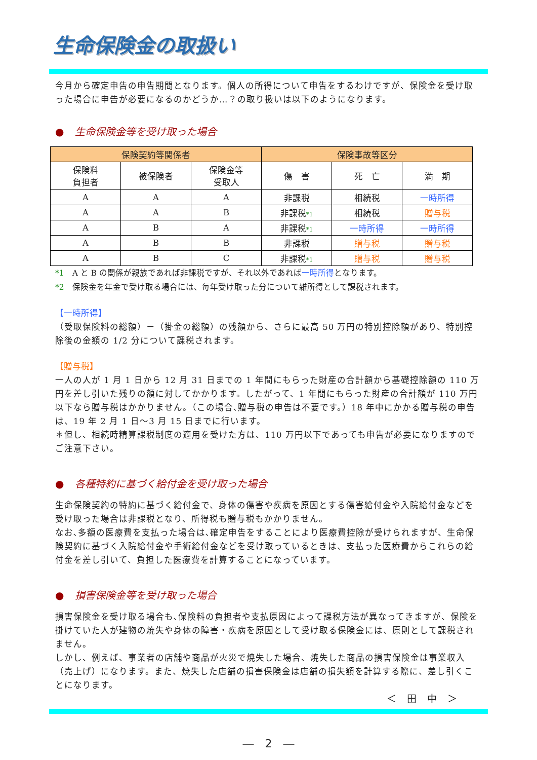生命保険金の取扱い
今月から確定申告の申告期間となります。個人の所得について申告をするわけですが、保険金を受け取った場合に申告が必要になるのかどうか…？の取り扱いは以下のようになります。
● 生命保険金等を受け取った場合
| 保険契約等関係者 | | | 保険事故等区分 | | |
| --- | --- | --- | --- | --- | --- |
| 保険料 負担者 | 被保険者 | 保険金等 受取人 | 傷 害 | 死 亡 | 満 期 |
| A | A | A | 非課税 | 相続税 | 一時所得 |
| A | A | B | 非課税 *1 | 相続税 | 贈与税 |
| A | B | A | 非課税 *1 | 一時所得 | 一時所得 |
| A | B | B | 非課税 | 贈与税 | 贈与税 |
| A | B | C | 非課税 *1 | 贈与税 | 贈与税 |
*1　A と B の関係が親族であれば非課税ですが、それ以外であれば一時所得となります。
*2　保険金を年金で受け取る場合には、毎年受け取った分について雑所得として課税されます。
【一時所得】
（受取保険料の総額）－（掛金の総額）の残額から、さらに最高 50 万円の特別控除額があり、特別控除後の金額の 1/2 分について課税されます。
【贈与税】
一人の人が 1 月 1 日から 12 月 31 日までの 1 年間にもらった財産の合計額から基礎控除額の 110 万円を差し引いた残りの額に対してかかります。したがって、1 年間にもらった財産の合計額が 110 万円以下なら贈与税はかかりません。（この場合､贈与税の申告は不要です。）18 年中にかかる贈与税の申告は、19 年 2 月 1 日～3 月 15 日までに行います。
＊但し、相続時精算課税制度の適用を受けた方は、110 万円以下であっても申告が必要になりますのでご注意下さい。
● 各種特約に基づく給付金を受け取った場合
生命保険契約の特約に基づく給付金で、身体の傷害や疾病を原因とする傷害給付金や入院給付金などを受け取った場合は非課税となり、所得税も贈与税もかかりません。
なお､多額の医療費を支払った場合は､確定申告をすることにより医療費控除が受けられますが、生命保険契約に基づく入院給付金や手術給付金などを受け取っているときは、支払った医療費からこれらの給付金を差し引いて、負担した医療費を計算することになっています。
● 損害保険金等を受け取った場合
損害保険金を受け取る場合も､保険料の負担者や支払原因によって課税方法が異なってきますが、保険を掛けていた人が建物の焼失や身体の障害・疾病を原因として受け取る保険金には、原則として課税されません。
しかし、例えば、事業者の店舗や商品が火災で焼失した場合、焼失した商品の損害保険金は事業収入（売上げ）になります。また、焼失した店舗の損害保険金は店舗の損失額を計算する際に、差し引くことになります。
＜　田　中　＞
―　2　―